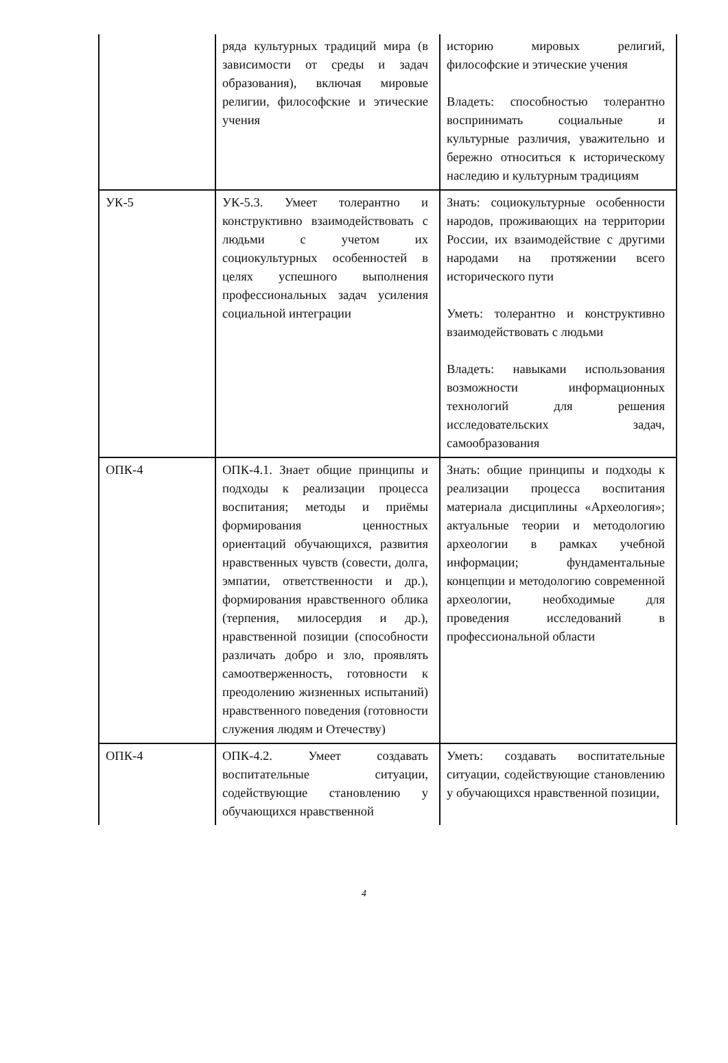| | ряда культурных традиций мира (в зависимости от среды и задач образования), включая мировые религии, философские и этические учения | историю мировых религий, философские и этические учения Владеть: способностью толерантно воспринимать социальные и культурные различия, уважительно и бережно относиться к историческому наследию и культурным традициям |
| УК-5 | УК-5.3. Умеет толерантно и конструктивно взаимодействовать с людьми с учетом их социокультурных особенностей в целях успешного выполнения профессиональных задач усиления социальной интеграции | Знать: социокультурные особенности народов, проживающих на территории России, их взаимодействие с другими народами на протяжении всего исторического пути Уметь: толерантно и конструктивно взаимодействовать с людьми Владеть: навыками использования возможности информационных технологий для решения исследовательских задач, самообразования |
| ОПК-4 | ОПК-4.1. Знает общие принципы и подходы к реализации процесса воспитания; методы и приёмы формирования ценностных ориентаций обучающихся, развития нравственных чувств (совести, долга, эмпатии, ответственности и др.), формирования нравственного облика (терпения, милосердия и др.), нравственной позиции (способности различать добро и зло, проявлять самоотверженность, готовности к преодолению жизненных испытаний) нравственного поведения (готовности служения людям и Отечеству) | Знать: общие принципы и подходы к реализации процесса воспитания материала дисциплины «Археология»; актуальные теории и методологию археологии в рамках учебной информации; фундаментальные концепции и методологию современной археологии, необходимые для проведения исследований в профессиональной области |
| ОПК-4 | ОПК-4.2. Умеет создавать воспитательные ситуации, содействующие становлению у обучающихся нравственной | Уметь: создавать воспитательные ситуации, содействующие становлению у обучающихся нравственной позиции, |
4